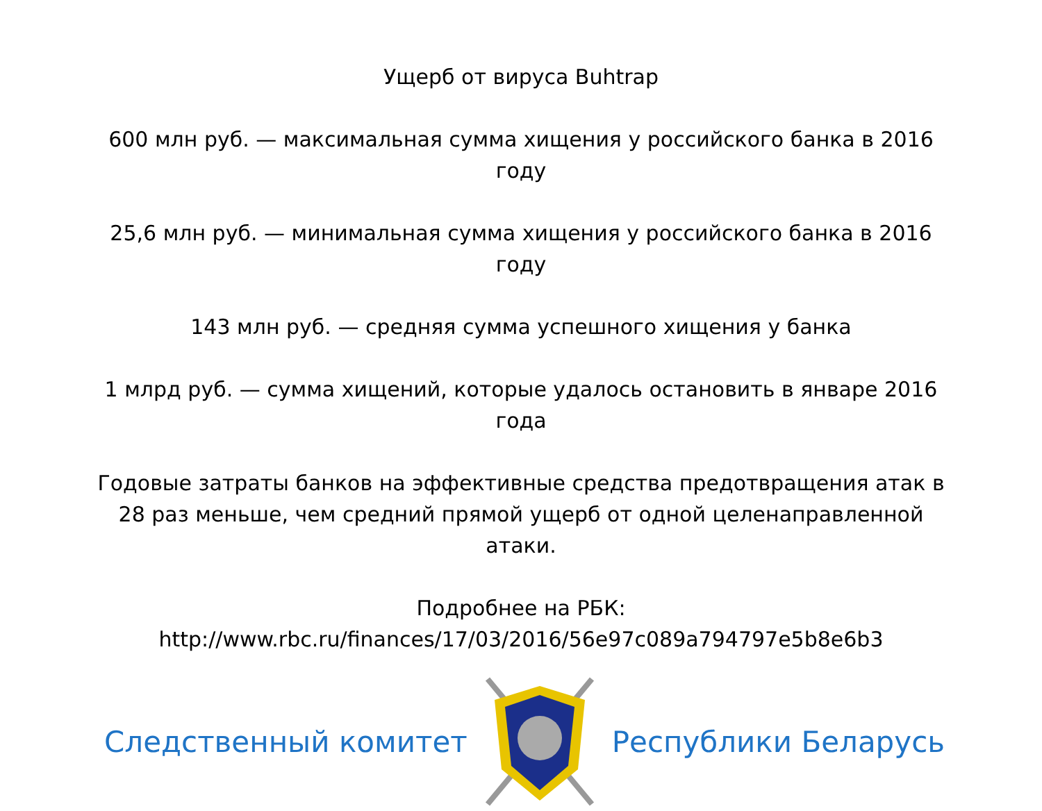Ущерб от вируса Buhtrap
600 млн руб. — максимальная сумма хищения у российского банка в 2016 году
25,6 млн руб. — минимальная сумма хищения у российского банка в 2016 году
143 млн руб. — средняя сумма успешного хищения у банка
1 млрд руб. — сумма хищений, которые удалось остановить в январе 2016 года
Годовые затраты банков на эффективные средства предотвращения атак в 28 раз меньше, чем средний прямой ущерб от одной целенаправленной атаки.
Подробнее на РБК: http://www.rbc.ru/finances/17/03/2016/56e97c089a794797e5b8e6b3
Следственный комитет Республики Беларусь